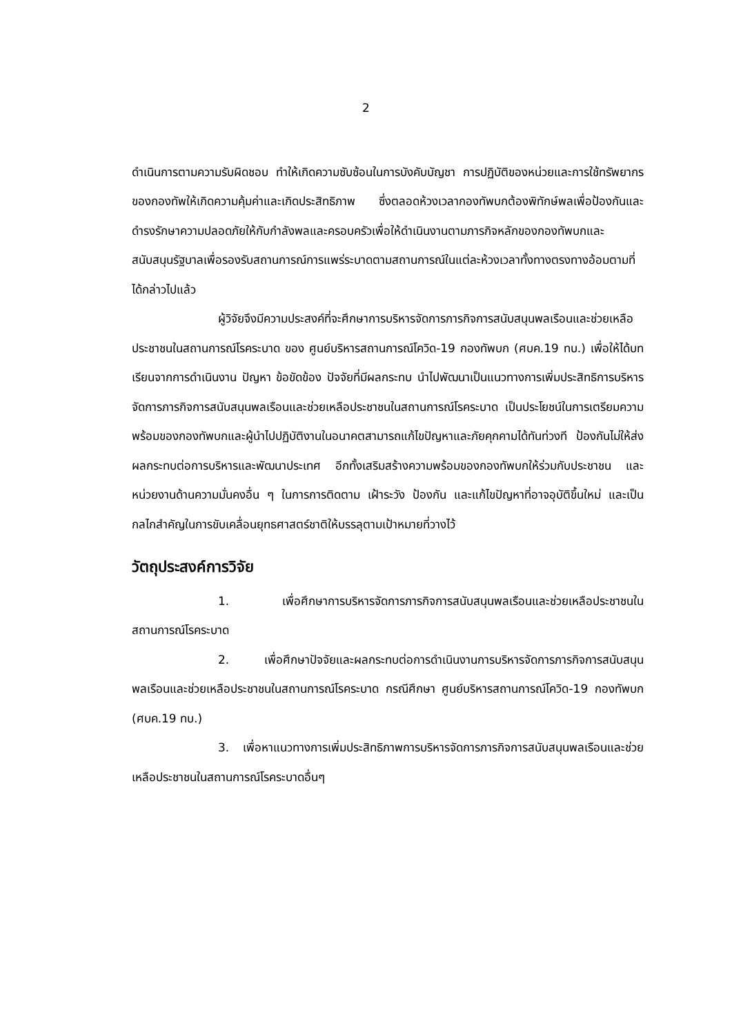2
ดำเนินการตามความรับผิดชอบ ทำให้เกิดความซับซ้อนในการบังคับบัญชา การปฏิบัติของหน่วยและการใช้ทรัพยากรของกองทัพให้เกิดความคุ้มค่าและเกิดประสิทธิภาพ ซึ่งตลอดห้วงเวลากองทัพบกต้องพิทักษ์พลเพื่อป้องกันและดำรงรักษาความปลอดภัยให้กับกำลังพลและครอบครัวเพื่อให้ดำเนินงานตามภารกิจหลักของกองทัพบกและสนับสนุนรัฐบาลเพื่อรองรับสถานการณ์การแพร่ระบาดตามสถานการณ์ในแต่ละห้วงเวลาทั้งทางตรงทางอ้อมตามที่ได้กล่าวไปแล้ว
ผู้วิจัยจึงมีความประสงค์ที่จะศึกษาการบริหารจัดการภารกิจการสนับสนุนพลเรือนและช่วยเหลือประชาชนในสถานการณ์โรคระบาด ของ ศูนย์บริหารสถานการณ์โควิด-19 กองทัพบก (ศบค.19 ทบ.) เพื่อให้ได้บทเรียนจากการดำเนินงาน ปัญหา ข้อขัดข้อง ปัจจัยที่มีผลกระทบ นำไปพัฒนาเป็นแนวทางการเพิ่มประสิทธิการบริหารจัดการภารกิจการสนับสนุนพลเรือนและช่วยเหลือประชาชนในสถานการณ์โรคระบาด เป็นประโยชน์ในการเตรียมความพร้อมของกองทัพบกและผู้นำไปปฏิบัติงานในอนาคตสามารถแก้ไขปัญหาและภัยคุกคามได้ทันท่วงที ป้องกันไม่ให้ส่งผลกระทบต่อการบริหารและพัฒนาประเทศ อีกทั้งเสริมสร้างความพร้อมของกองทัพบกให้ร่วมกับประชาชน และหน่วยงานด้านความมั่นคงอื่น ๆ ในการการติดตาม เฝ้าระวัง ป้องกัน และแก้ไขปัญหาที่อาจอุบัติขึ้นใหม่ และเป็นกลไกสำคัญในการขับเคลื่อนยุทธศาสตร์ชาติให้บรรลุตามเป้าหมายที่วางไว้
วัตถุประสงค์การวิจัย
1. เพื่อศึกษาการบริหารจัดการภารกิจการสนับสนุนพลเรือนและช่วยเหลือประชาชนในสถานการณ์โรคระบาด
2. เพื่อศึกษาปัจจัยและผลกระทบต่อการดำเนินงานการบริหารจัดการภารกิจการสนับสนุนพลเรือนและช่วยเหลือประชาชนในสถานการณ์โรคระบาด กรณีศึกษา ศูนย์บริหารสถานการณ์โควิด-19 กองทัพบก (ศบค.19 ทบ.)
3. เพื่อหาแนวทางการเพิ่มประสิทธิภาพการบริหารจัดการภารกิจการสนับสนุนพลเรือนและช่วยเหลือประชาชนในสถานการณ์โรคระบาดอื่นๆ